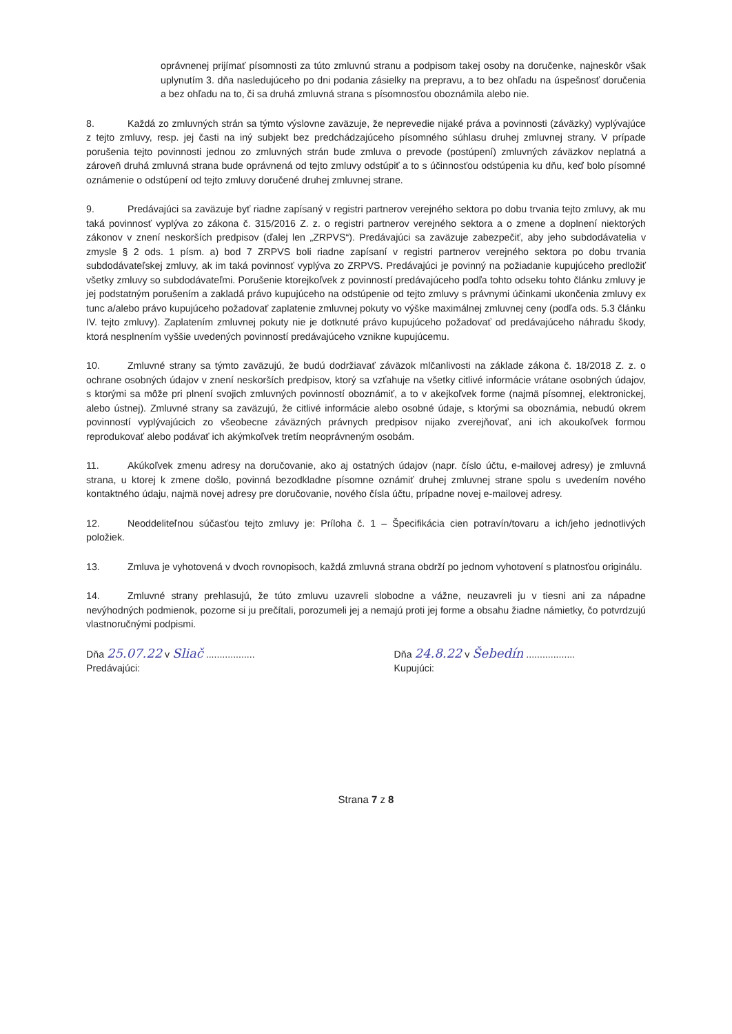oprávnenej prijímať písomnosti za túto zmluvnú stranu a podpisom takej osoby na doručenke, najneskôr však uplynutím 3. dňa nasledujúceho po dni podania zásielky na prepravu, a to bez ohľadu na úspešnosť doručenia a bez ohľadu na to, či sa druhá zmluvná strana s písomnosťou oboznámila alebo nie.
8. Každá zo zmluvných strán sa týmto výslovne zaväzuje, že neprevedie nijaké práva a povinnosti (záväzky) vyplývajúce z tejto zmluvy, resp. jej časti na iný subjekt bez predchádzajúceho písomného súhlasu druhej zmluvnej strany. V prípade porušenia tejto povinnosti jednou zo zmluvných strán bude zmluva o prevode (postúpení) zmluvných záväzkov neplatná a zároveň druhá zmluvná strana bude oprávnená od tejto zmluvy odstúpiť a to s účinnosťou odstúpenia ku dňu, keď bolo písomné oznámenie o odstúpení od tejto zmluvy doručené druhej zmluvnej strane.
9. Predávajúci sa zaväzuje byť riadne zapísaný v registri partnerov verejného sektora po dobu trvania tejto zmluvy, ak mu taká povinnosť vyplýva zo zákona č. 315/2016 Z. z. o registri partnerov verejného sektora a o zmene a doplnení niektorých zákonov v znení neskorších predpisov (ďalej len „ZRPVS“). Predávajúci sa zaväzuje zabezpečiť, aby jeho subdodávatelia v zmysle § 2 ods. 1 písm. a) bod 7 ZRPVS boli riadne zapísaní v registri partnerov verejného sektora po dobu trvania subdodávateľskej zmluvy, ak im taká povinnosť vyplýva zo ZRPVS. Predávajúci je povinný na požiadanie kupujúceho predložiť všetky zmluvy so subdodávateľmi. Porušenie ktorejkoľvek z povinností predávajúceho podľa tohto odseku tohto článku zmluvy je jej podstatným porušením a zakladá právo kupujúceho na odstúpenie od tejto zmluvy s právnymi účinkami ukončenia zmluvy ex tunc a/alebo právo kupujúceho požadovať zaplatenie zmluvnej pokuty vo výške maximálnej zmluvnej ceny (podľa ods. 5.3 článku IV. tejto zmluvy). Zaplatením zmluvnej pokuty nie je dotknuté právo kupujúceho požadovať od predávajúceho náhradu škody, ktorá nesplnením vyššie uvedených povinností predávajúceho vznikne kupujúcemu.
10. Zmluvné strany sa týmto zaväzujú, že budú dodržiavať záväzok mlčanlivosti na základe zákona č. 18/2018 Z. z. o ochrane osobných údajov v znení neskorších predpisov, ktorý sa vzťahuje na všetky citlivé informácie vrátane osobných údajov, s ktorými sa môže pri plnení svojich zmluvných povinností oboznámiť, a to v akejkoľvek forme (najmä písomnej, elektronickej, alebo ústnej). Zmluvné strany sa zaväzujú, že citlivé informácie alebo osobné údaje, s ktorými sa oboznámia, nebudú okrem povinností vyplývajúcich zo všeobecne záväzných právnych predpisov nijako zverejňovať, ani ich akoukoľvek formou reprodukovať alebo podávať ich akýmkoľvek tretím neoprávneným osobám.
11. Akúkoľvek zmenu adresy na doručovanie, ako aj ostatných údajov (napr. číslo účtu, e-mailovej adresy) je zmluvná strana, u ktorej k zmene došlo, povinná bezodkladne písomne oznámiť druhej zmluvnej strane spolu s uvedením nového kontaktného údaju, najmä novej adresy pre doručovanie, nového čísla účtu, prípadne novej e-mailovej adresy.
12. Neoddeliteľnou súčasťou tejto zmluvy je: Príloha č. 1 – Špecifikácia cien potravín/tovaru a ich/jeho jednotlivých položiek.
13. Zmluva je vyhotovená v dvoch rovnopisoch, každá zmluvná strana obdrží po jednom vyhotovení s platnosťou originálu.
14. Zmluvné strany prehlasujú, že túto zmluvu uzavreli slobodne a vážne, neuzavreli ju v tiesni ani za nápadne nevýhodných podmienok, pozorne si ju prečítali, porozumeli jej a nemajú proti jej forme a obsahu žiadne námietky, čo potvrdzujú vlastnoručnými podpismi.
Dňa 25.07.22 v Sliač ..................
Predávajúci:
Dňa 24.8.22 v Šebedín ..................
Kupujúci:
Strana 7 z 8